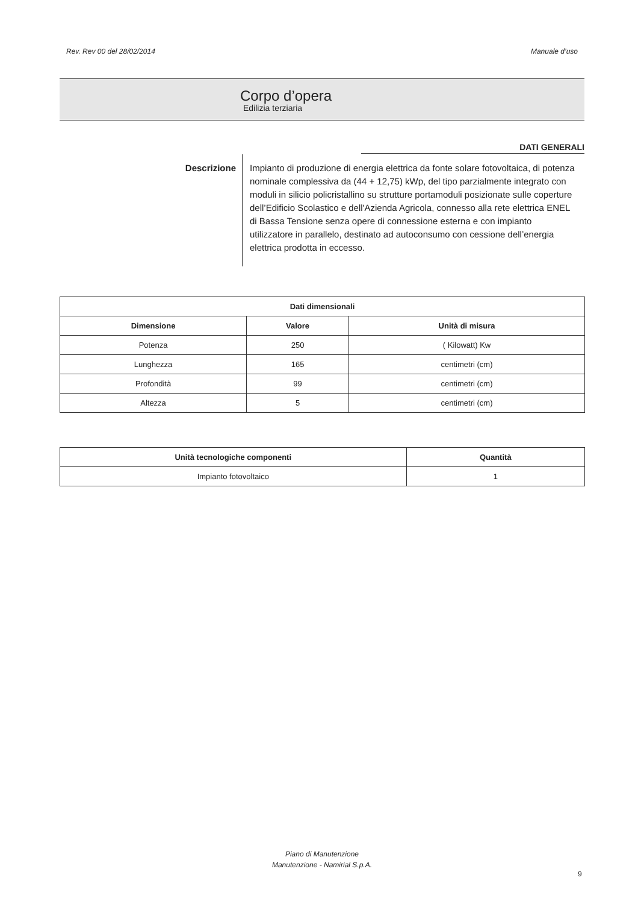Rev. Rev 00 del 28/02/2014 Manuale d’uso
Corpo d’opera
Edilizia terziaria
DATI GENERALI
Descrizione
Impianto di produzione di energia elettrica da fonte solare fotovoltaica, di potenza nominale complessiva da (44 + 12,75) kWp, del tipo parzialmente integrato con moduli in silicio policristallino su strutture portamoduli posizionate sulle coperture dell’Edificio Scolastico e dell'Azienda Agricola, connesso alla rete elettrica ENEL di Bassa Tensione senza opere di connessione esterna e con impianto utilizzatore in parallelo, destinato ad autoconsumo con cessione dell’energia elettrica prodotta in eccesso.
| Dati dimensionali | | |
| --- | --- | --- |
| Dimensione | Valore | Unità di misura |
| Potenza | 250 | ( Kilowatt) Kw |
| Lunghezza | 165 | centimetri (cm) |
| Profondità | 99 | centimetri (cm) |
| Altezza | 5 | centimetri (cm) |
| Unità tecnologiche componenti | Quantità |
| --- | --- |
| Impianto fotovoltaico | 1 |
Piano di Manutenzione
Manutenzione - Namirial S.p.A.
9